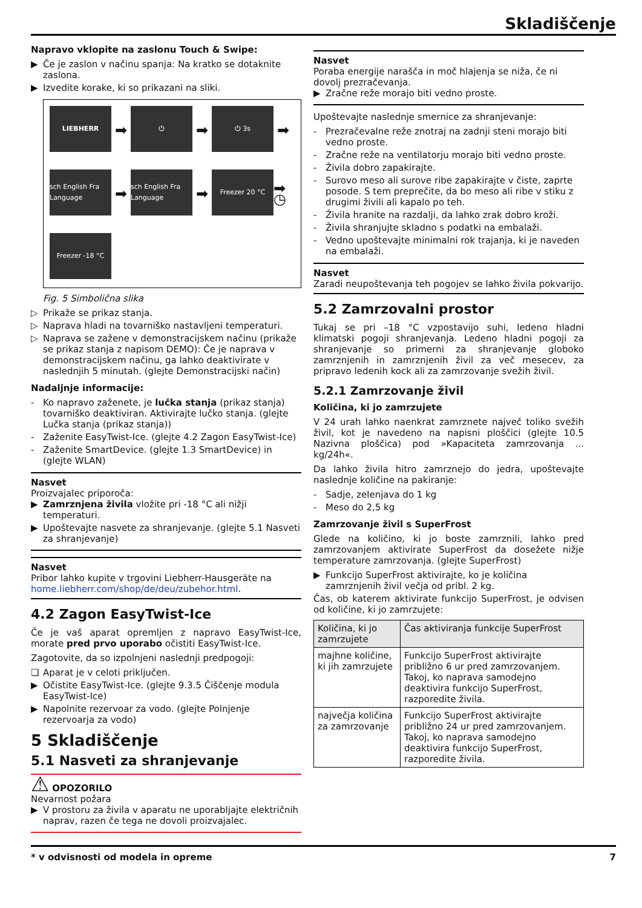Skladiščenje
Napravo vklopite na zaslonu Touch & Swipe:
▶ Če je zaslon v načinu spanja: Na kratko se dotaknite zaslona.
▶ Izvedite korake, ki so prikazani na sliki.
LIEBHERR
➡
⏻
➡
⏻ 3s
➡
sch English Fra Language
➡
sch English Fra Language
➡
Freezer 20 °C
➡ ◷
Freezer -18 °C
Fig. 5 Simbolična slika
▷ Prikaže se prikaz stanja.
▷ Naprava hladi na tovarniško nastavljeni temperaturi.
▷ Naprava se zažene v demonstracijskem načinu (prikaže se prikaz stanja z napisom DEMO): Če je naprava v demonstracijskem načinu, ga lahko deaktivirate v naslednjih 5 minutah. (glejte Demonstracijski način)
Nadaljnje informacije:
- Ko napravo zaženete, je lučka stanja (prikaz stanja) tovarniško deaktiviran. Aktivirajte lučko stanja. (glejte Lučka stanja (prikaz stanja))
- Zaženite EasyTwist-Ice. (glejte 4.2 Zagon EasyTwist-Ice)
- Zaženite SmartDevice. (glejte 1.3 SmartDevice) in (glejte WLAN)
Nasvet
Proizvajalec priporoča:
▶ Zamrznjena živila vložite pri -18 °C ali nižji temperaturi.
▶ Upoštevajte nasvete za shranjevanje. (glejte 5.1 Nasveti za shranjevanje)
Nasvet
Pribor lahko kupite v trgovini Liebherr-Hausgeräte na home.liebherr.com/shop/de/deu/zubehor.html.
4.2 Zagon EasyTwist-Ice
Če je vaš aparat opremljen z napravo EasyTwist-Ice, morate pred prvo uporabo očistiti EasyTwist-Ice.
Zagotovite, da so izpolnjeni naslednji predpogoji:
❑ Aparat je v celoti priključen.
▶ Očistite EasyTwist-Ice. (glejte 9.3.5 Čiščenje modula EasyTwist-Ice)
▶ Napolnite rezervoar za vodo. (glejte Polnjenje rezervoarja za vodo)
5 Skladiščenje
5.1 Nasveti za shranjevanje
⚠ OPOZORILO
Nevarnost požara
▶ V prostoru za živila v aparatu ne uporabljajte električnih naprav, razen če tega ne dovoli proizvajalec.
Nasvet
Poraba energije narašča in moč hlajenja se niža, če ni dovolj prezračevanja.
▶ Zračne reže morajo biti vedno proste.
Upoštevajte naslednje smernice za shranjevanje:
- Prezračevalne reže znotraj na zadnji steni morajo biti vedno proste.
- Zračne reže na ventilatorju morajo biti vedno proste.
- Živila dobro zapakirajte.
- Surovo meso ali surove ribe zapakirajte v čiste, zaprte posode. S tem preprečite, da bo meso ali ribe v stiku z drugimi živili ali kapalo po teh.
- Živila hranite na razdalji, da lahko zrak dobro kroži.
- Živila shranjujte skladno s podatki na embalaži.
- Vedno upoštevajte minimalni rok trajanja, ki je naveden na embalaži.
Nasvet
Zaradi neupoštevanja teh pogojev se lahko živila pokvarijo.
5.2 Zamrzovalni prostor
Tukaj se pri –18 °C vzpostavijo suhi, ledeno hladni klimatski pogoji shranjevanja. Ledeno hladni pogoji za shranjevanje so primerni za shranjevanje globoko zamrznjenih in zamrznjenih živil za več mesecev, za pripravo ledenih kock ali za zamrzovanje svežih živil.
5.2.1 Zamrzovanje živil
Količina, ki jo zamrzujete
V 24 urah lahko naenkrat zamrznete največ toliko svežih živil, kot je navedeno na napisni ploščici (glejte 10.5 Nazivna ploščica) pod »Kapaciteta zamrzovanja ... kg/24h«.
Da lahko živila hitro zamrznejo do jedra, upoštevajte naslednje količine na pakiranje:
- Sadje, zelenjava do 1 kg
- Meso do 2,5 kg
Zamrzovanje živil s SuperFrost
Glede na količino, ki jo boste zamrznili, lahko pred zamrzovanjem aktivirate SuperFrost da dosežete nižje temperature zamrzovanja. (glejte SuperFrost)
▶ Funkcijo SuperFrost aktivirajte, ko je količina zamrznjenih živil večja od pribl. 2 kg.
Čas, ob katerem aktivirate funkcijo SuperFrost, je odvisen od količine, ki jo zamrzujete:
| Količina, ki jo zamrzujete | Čas aktiviranja funkcije SuperFrost |
| --- | --- |
| majhne količine, ki jih zamrzujete | Funkcijo SuperFrost aktivirajte približno 6 ur pred zamrzovanjem. Takoj, ko naprava samodejno deaktivira funkcijo SuperFrost, razporedite živila. |
| največja količina za zamrzovanje | Funkcijo SuperFrost aktivirajte približno 24 ur pred zamrzovanjem. Takoj, ko naprava samodejno deaktivira funkcijo SuperFrost, razporedite živila. |
* v odvisnosti od modela in opreme 7